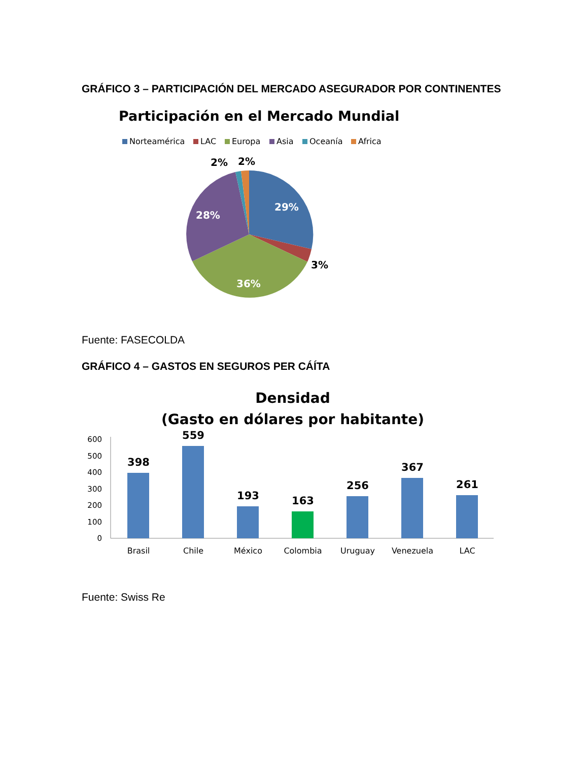GRÁFICO 3 – PARTICIPACIÓN DEL MERCADO ASEGURADOR POR CONTINENTES
Participación en el Mercado Mundial
Norteamérica
LAC
Europa
Asia
Oceanía
Africa
29%
28%
36%
3%
2%
2%
Fuente: FASECOLDA
GRÁFICO 4 – GASTOS EN SEGUROS PER CÁÍTA
Densidad
(Gasto en dólares por habitante)
600
500
400
300
200
100
0
398
559
193
163
256
367
261
Brasil
Chile
México
Colombia
Uruguay
Venezuela
LAC
Fuente: Swiss Re